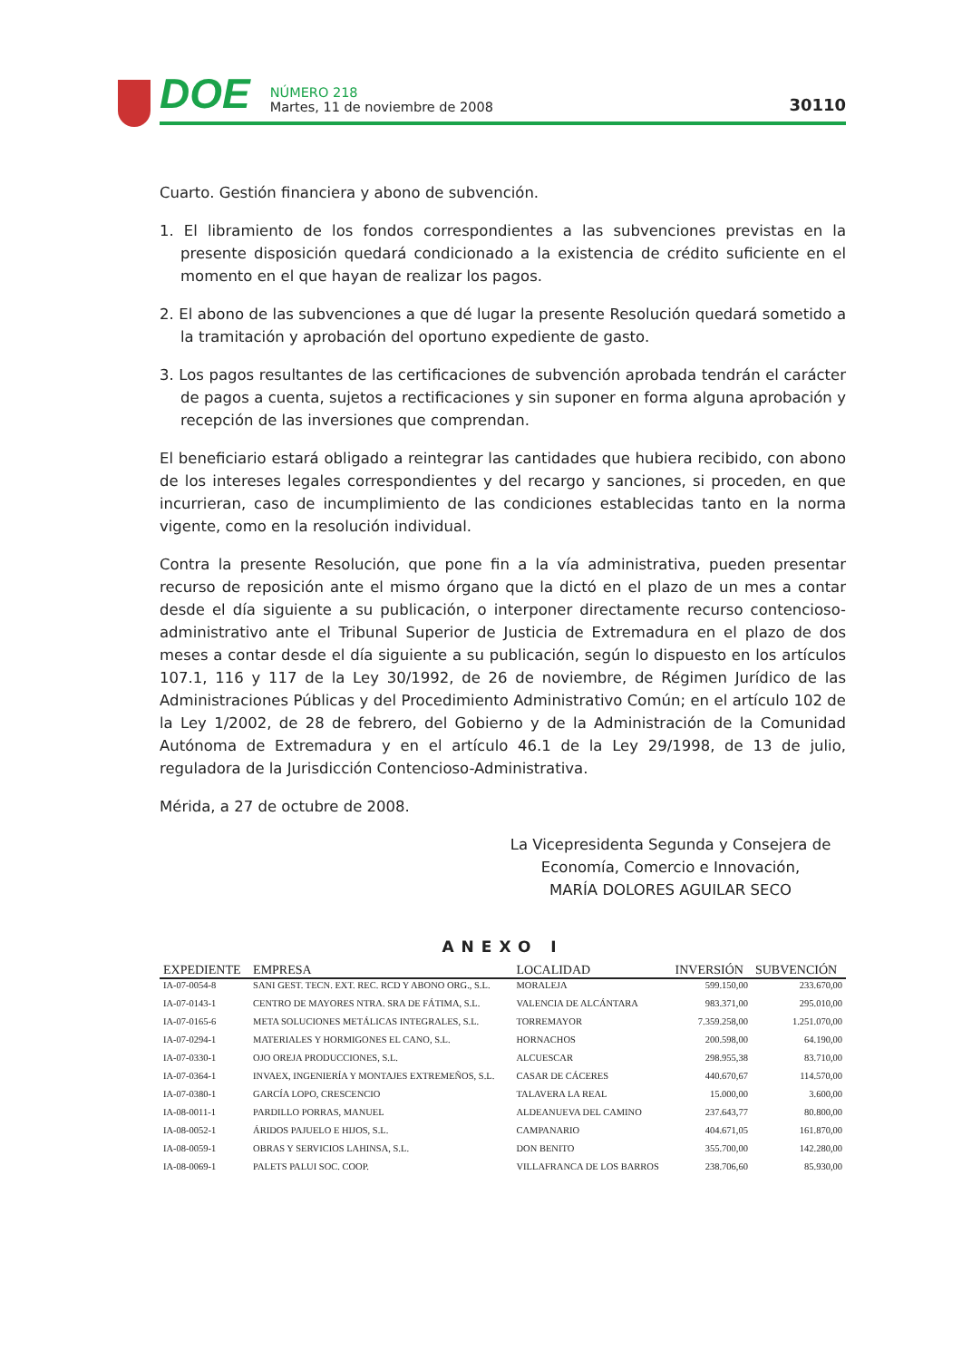DOE
NÚMERO 218
Martes, 11 de noviembre de 2008
30110
Cuarto. Gestión financiera y abono de subvención.
1. El libramiento de los fondos correspondientes a las subvenciones previstas en la presente disposición quedará condicionado a la existencia de crédito suficiente en el momento en el que hayan de realizar los pagos.
2. El abono de las subvenciones a que dé lugar la presente Resolución quedará sometido a la tramitación y aprobación del oportuno expediente de gasto.
3. Los pagos resultantes de las certificaciones de subvención aprobada tendrán el carácter de pagos a cuenta, sujetos a rectificaciones y sin suponer en forma alguna aprobación y recepción de las inversiones que comprendan.
El beneficiario estará obligado a reintegrar las cantidades que hubiera recibido, con abono de los intereses legales correspondientes y del recargo y sanciones, si proceden, en que incurrieran, caso de incumplimiento de las condiciones establecidas tanto en la norma vigente, como en la resolución individual.
Contra la presente Resolución, que pone fin a la vía administrativa, pueden presentar recurso de reposición ante el mismo órgano que la dictó en el plazo de un mes a contar desde el día siguiente a su publicación, o interponer directamente recurso contencioso-administrativo ante el Tribunal Superior de Justicia de Extremadura en el plazo de dos meses a contar desde el día siguiente a su publicación, según lo dispuesto en los artículos 107.1, 116 y 117 de la Ley 30/1992, de 26 de noviembre, de Régimen Jurídico de las Administraciones Públicas y del Procedimiento Administrativo Común; en el artículo 102 de la Ley 1/2002, de 28 de febrero, del Gobierno y de la Administración de la Comunidad Autónoma de Extremadura y en el artículo 46.1 de la Ley 29/1998, de 13 de julio, reguladora de la Jurisdicción Contencioso-Administrativa.
Mérida, a 27 de octubre de 2008.
La Vicepresidenta Segunda y Consejera de
Economía, Comercio e Innovación,
MARÍA DOLORES AGUILAR SECO
ANEXO I
| EXPEDIENTE | EMPRESA | LOCALIDAD | INVERSIÓN | SUBVENCIÓN |
| --- | --- | --- | --- | --- |
| IA-07-0054-8 | SANI GEST. TECN. EXT. REC. RCD Y ABONO ORG., S.L. | MORALEJA | 599.150,00 | 233.670,00 |
| IA-07-0143-1 | CENTRO DE MAYORES NTRA. SRA DE FÁTIMA, S.L. | VALENCIA DE ALCÁNTARA | 983.371,00 | 295.010,00 |
| IA-07-0165-6 | META SOLUCIONES METÁLICAS INTEGRALES, S.L. | TORREMAYOR | 7.359.258,00 | 1.251.070,00 |
| IA-07-0294-1 | MATERIALES Y HORMIGONES EL CANO, S.L. | HORNACHOS | 200.598,00 | 64.190,00 |
| IA-07-0330-1 | OJO OREJA PRODUCCIONES, S.L. | ALCUESCAR | 298.955,38 | 83.710,00 |
| IA-07-0364-1 | INVAEX, INGENIERÍA Y MONTAJES EXTREMEÑOS, S.L. | CASAR DE CÁCERES | 440.670,67 | 114.570,00 |
| IA-07-0380-1 | GARCÍA LOPO, CRESCENCIO | TALAVERA LA REAL | 15.000,00 | 3.600,00 |
| IA-08-0011-1 | PARDILLO PORRAS, MANUEL | ALDEANUEVA DEL CAMINO | 237.643,77 | 80.800,00 |
| IA-08-0052-1 | ÁRIDOS PAJUELO E HIJOS, S.L. | CAMPANARIO | 404.671,05 | 161.870,00 |
| IA-08-0059-1 | OBRAS Y SERVICIOS LAHINSA, S.L. | DON BENITO | 355.700,00 | 142.280,00 |
| IA-08-0069-1 | PALETS PALUI SOC. COOP. | VILLAFRANCA DE LOS BARROS | 238.706,60 | 85.930,00 |